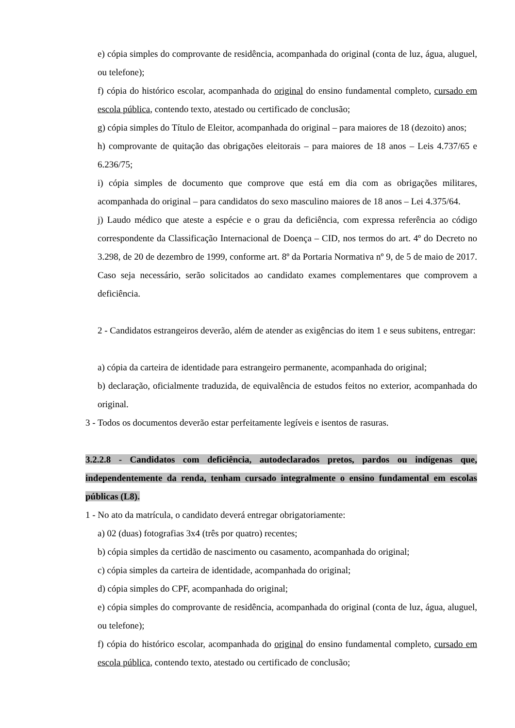e) cópia simples do comprovante de residência, acompanhada do original (conta de luz, água, aluguel, ou telefone);
f) cópia do histórico escolar, acompanhada do original do ensino fundamental completo, cursado em escola pública, contendo texto, atestado ou certificado de conclusão;
g) cópia simples do Título de Eleitor, acompanhada do original – para maiores de 18 (dezoito) anos;
h) comprovante de quitação das obrigações eleitorais – para maiores de 18 anos – Leis 4.737/65 e 6.236/75;
i) cópia simples de documento que comprove que está em dia com as obrigações militares, acompanhada do original – para candidatos do sexo masculino maiores de 18 anos – Lei 4.375/64.
j) Laudo médico que ateste a espécie e o grau da deficiência, com expressa referência ao código correspondente da Classificação Internacional de Doença – CID, nos termos do art. 4º do Decreto no 3.298, de 20 de dezembro de 1999, conforme art. 8º da Portaria Normativa nº 9, de 5 de maio de 2017. Caso seja necessário, serão solicitados ao candidato exames complementares que comprovem a deficiência.
2 - Candidatos estrangeiros deverão, além de atender as exigências do item 1 e seus subitens, entregar:
a) cópia da carteira de identidade para estrangeiro permanente, acompanhada do original;
b) declaração, oficialmente traduzida, de equivalência de estudos feitos no exterior, acompanhada do original.
3 - Todos os documentos deverão estar perfeitamente legíveis e isentos de rasuras.
3.2.2.8 - Candidatos com deficiência, autodeclarados pretos, pardos ou indígenas que, independentemente da renda, tenham cursado integralmente o ensino fundamental em escolas públicas (L8).
1 - No ato da matrícula, o candidato deverá entregar obrigatoriamente:
a) 02 (duas) fotografias 3x4 (três por quatro) recentes;
b) cópia simples da certidão de nascimento ou casamento, acompanhada do original;
c) cópia simples da carteira de identidade, acompanhada do original;
d) cópia simples do CPF, acompanhada do original;
e) cópia simples do comprovante de residência, acompanhada do original (conta de luz, água, aluguel, ou telefone);
f) cópia do histórico escolar, acompanhada do original do ensino fundamental completo, cursado em escola pública, contendo texto, atestado ou certificado de conclusão;